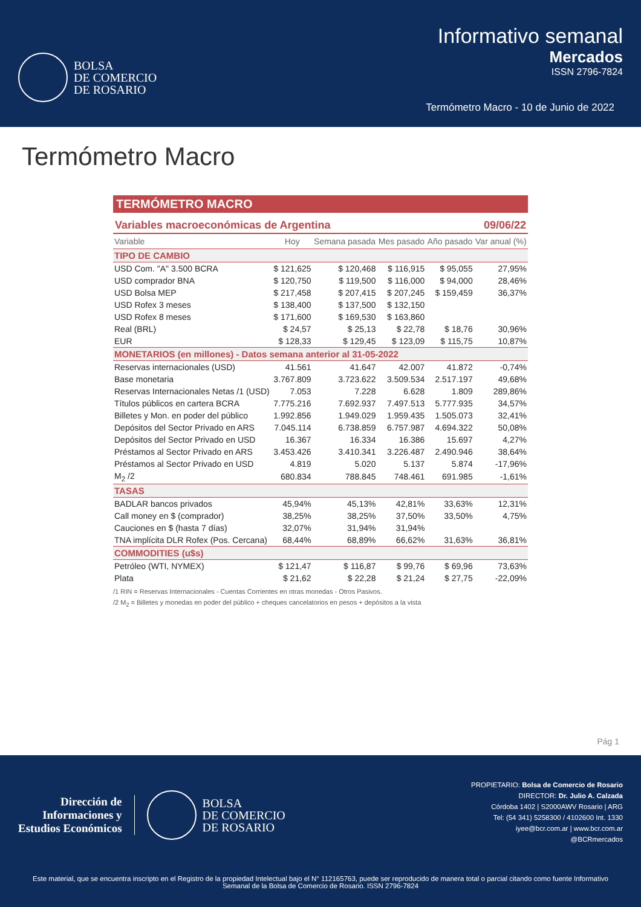BOLSA
DE COMERCIO
DE ROSARIO
Informativo semanal
Mercados
ISSN 2796-7824
Termómetro Macro - 10 de Junio de 2022
Termómetro Macro
TERMÓMETRO MACRO
Variables macroeconómicas de Argentina 09/06/22
| Variable | Hoy | Semana pasada | Mes pasado | Año pasado | Var anual (%) |
| --- | --- | --- | --- | --- | --- |
| TIPO DE CAMBIO | | | | | |
| USD Com. "A" 3.500 BCRA | $ 121,625 | $ 120,468 | $ 116,915 | $ 95,055 | 27,95% |
| USD comprador BNA | $ 120,750 | $ 119,500 | $ 116,000 | $ 94,000 | 28,46% |
| USD Bolsa MEP | $ 217,458 | $ 207,415 | $ 207,245 | $ 159,459 | 36,37% |
| USD Rofex 3 meses | $ 138,400 | $ 137,500 | $ 132,150 | | |
| USD Rofex 8 meses | $ 171,600 | $ 169,530 | $ 163,860 | | |
| Real (BRL) | $ 24,57 | $ 25,13 | $ 22,78 | $ 18,76 | 30,96% |
| EUR | $ 128,33 | $ 129,45 | $ 123,09 | $ 115,75 | 10,87% |
| MONETARIOS (en millones) - Datos semana anterior al 31-05-2022 | | | | | |
| Reservas internacionales (USD) | 41.561 | 41.647 | 42.007 | 41.872 | -0,74% |
| Base monetaria | 3.767.809 | 3.723.622 | 3.509.534 | 2.517.197 | 49,68% |
| Reservas Internacionales Netas /1 (USD) | 7.053 | 7.228 | 6.628 | 1.809 | 289,86% |
| Títulos públicos en cartera BCRA | 7.775.216 | 7.692.937 | 7.497.513 | 5.777.935 | 34,57% |
| Billetes y Mon. en poder del público | 1.992.856 | 1.949.029 | 1.959.435 | 1.505.073 | 32,41% |
| Depósitos del Sector Privado en ARS | 7.045.114 | 6.738.859 | 6.757.987 | 4.694.322 | 50,08% |
| Depósitos del Sector Privado en USD | 16.367 | 16.334 | 16.386 | 15.697 | 4,27% |
| Préstamos al Sector Privado en ARS | 3.453.426 | 3.410.341 | 3.226.487 | 2.490.946 | 38,64% |
| Préstamos al Sector Privado en USD | 4.819 | 5.020 | 5.137 | 5.874 | -17,96% |
| M<sub>2</sub> /2 | 680.834 | 788.845 | 748.461 | 691.985 | -1,61% |
| TASAS | | | | | |
| BADLAR bancos privados | 45,94% | 45,13% | 42,81% | 33,63% | 12,31% |
| Call money en $ (comprador) | 38,25% | 38,25% | 37,50% | 33,50% | 4,75% |
| Cauciones en $ (hasta 7 días) | 32,07% | 31,94% | 31,94% | | |
| TNA implícita DLR Rofex (Pos. Cercana) | 68,44% | 68,89% | 66,62% | 31,63% | 36,81% |
| COMMODITIES (u$s) | | | | | |
| Petróleo (WTI, NYMEX) | $ 121,47 | $ 116,87 | $ 99,76 | $ 69,96 | 73,63% |
| Plata | $ 21,62 | $ 22,28 | $ 21,24 | $ 27,75 | -22,09% |
/1 RIN = Reservas Internacionales - Cuentas Corrientes en otras monedas - Otros Pasivos.
/2 M<sub>2</sub> = Billetes y monedas en poder del público + cheques cancelatorios en pesos + depósitos a la vista
Pág 1
Dirección de
Informaciones y
Estudios Económicos
BOLSA
DE COMERCIO
DE ROSARIO
PROPIETARIO: Bolsa de Comercio de Rosario
DIRECTOR: Dr. Julio A. Calzada
Córdoba 1402 | S2000AWV Rosario | ARG
Tel: (54 341) 5258300 / 4102600 Int. 1330
iyee@bcr.com.ar | www.bcr.com.ar
@BCRmercados
Este material, que se encuentra inscripto en el Registro de la propiedad Intelectual bajo el N° 112165763, puede ser reproducido de manera total o parcial citando como fuente Informativo Semanal de la Bolsa de Comercio de Rosario. ISSN 2796-7824